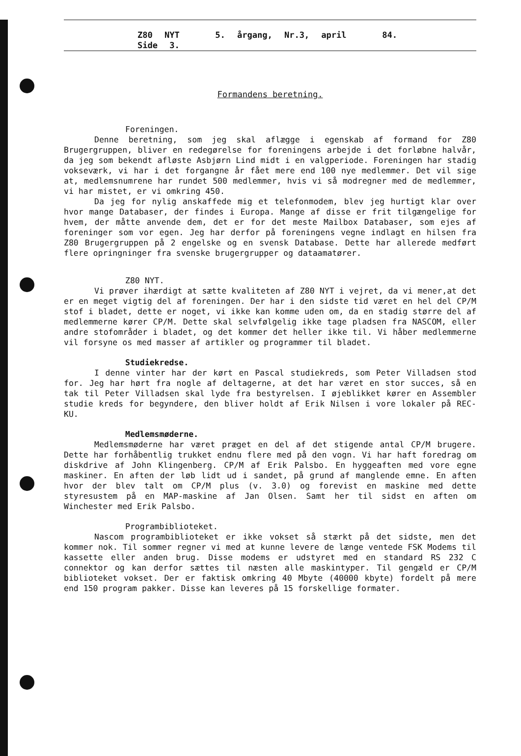Z80 NYT 5. årgang, Nr.3, april 84. Side 3.
Formandens beretning.
Foreningen.
Denne beretning, som jeg skal aflægge i egenskab af formand for Z80 Brugergruppen, bliver en redegørelse for foreningens arbejde i det forløbne halvår, da jeg som bekendt afløste Asbjørn Lind midt i en valgperiode. Foreningen har stadig vokseværk, vi har i det forgangne år fået mere end 100 nye medlemmer. Det vil sige at, medlemsnumrene har rundet 500 medlemmer, hvis vi så modregner med de medlemmer, vi har mistet, er vi omkring 450.
Da jeg for nylig anskaffede mig et telefonmodem, blev jeg hurtigt klar over hvor mange Databaser, der findes i Europa. Mange af disse er frit tilgængelige for hvem, der måtte anvende dem, det er for det meste Mailbox Databaser, som ejes af foreninger som vor egen. Jeg har derfor på foreningens vegne indlagt en hilsen fra Z80 Brugergruppen på 2 engelske og en svensk Database. Dette har allerede medført flere opringninger fra svenske brugergrupper og dataamatører.
Z80 NYT.
Vi prøver ihærdigt at sætte kvaliteten af Z80 NYT i vejret, da vi mener,at det er en meget vigtig del af foreningen. Der har i den sidste tid været en hel del CP/M stof i bladet, dette er noget, vi ikke kan komme uden om, da en stadig større del af medlemmerne kører CP/M. Dette skal selvfølgelig ikke tage pladsen fra NASCOM, eller andre stofområder i bladet, og det kommer det heller ikke til. Vi håber medlemmerne vil forsyne os med masser af artikler og programmer til bladet.
Studiekredse.
I denne vinter har der kørt en Pascal studiekreds, som Peter Villadsen stod for. Jeg har hørt fra nogle af deltagerne, at det har været en stor succes, så en tak til Peter Villadsen skal lyde fra bestyrelsen. I øjeblikket kører en Assembler studie kreds for begyndere, den bliver holdt af Erik Nilsen i vore lokaler på REC-KU.
Medlemsmøderne.
Medlemsmøderne har været præget en del af det stigende antal CP/M brugere. Dette har forhåbentlig trukket endnu flere med på den vogn. Vi har haft foredrag om diskdrive af John Klingenberg. CP/M af Erik Palsbo. En hyggeaften med vore egne maskiner. En aften der løb lidt ud i sandet, på grund af manglende emne. En aften hvor der blev talt om CP/M plus (v. 3.0) og forevist en maskine med dette styresustem på en MAP-maskine af Jan Olsen. Samt her til sidst en aften om Winchester med Erik Palsbo.
Programbiblioteket.
Nascom programbiblioteket er ikke vokset så stærkt på det sidste, men det kommer nok. Til sommer regner vi med at kunne levere de længe ventede FSK Modems til kassette eller anden brug. Disse modems er udstyret med en standard RS 232 C connektor og kan derfor sættes til næsten alle maskintyper. Til gengæld er CP/M biblioteket vokset. Der er faktisk omkring 40 Mbyte (40000 kbyte) fordelt på mere end 150 program pakker. Disse kan leveres på 15 forskellige formater.